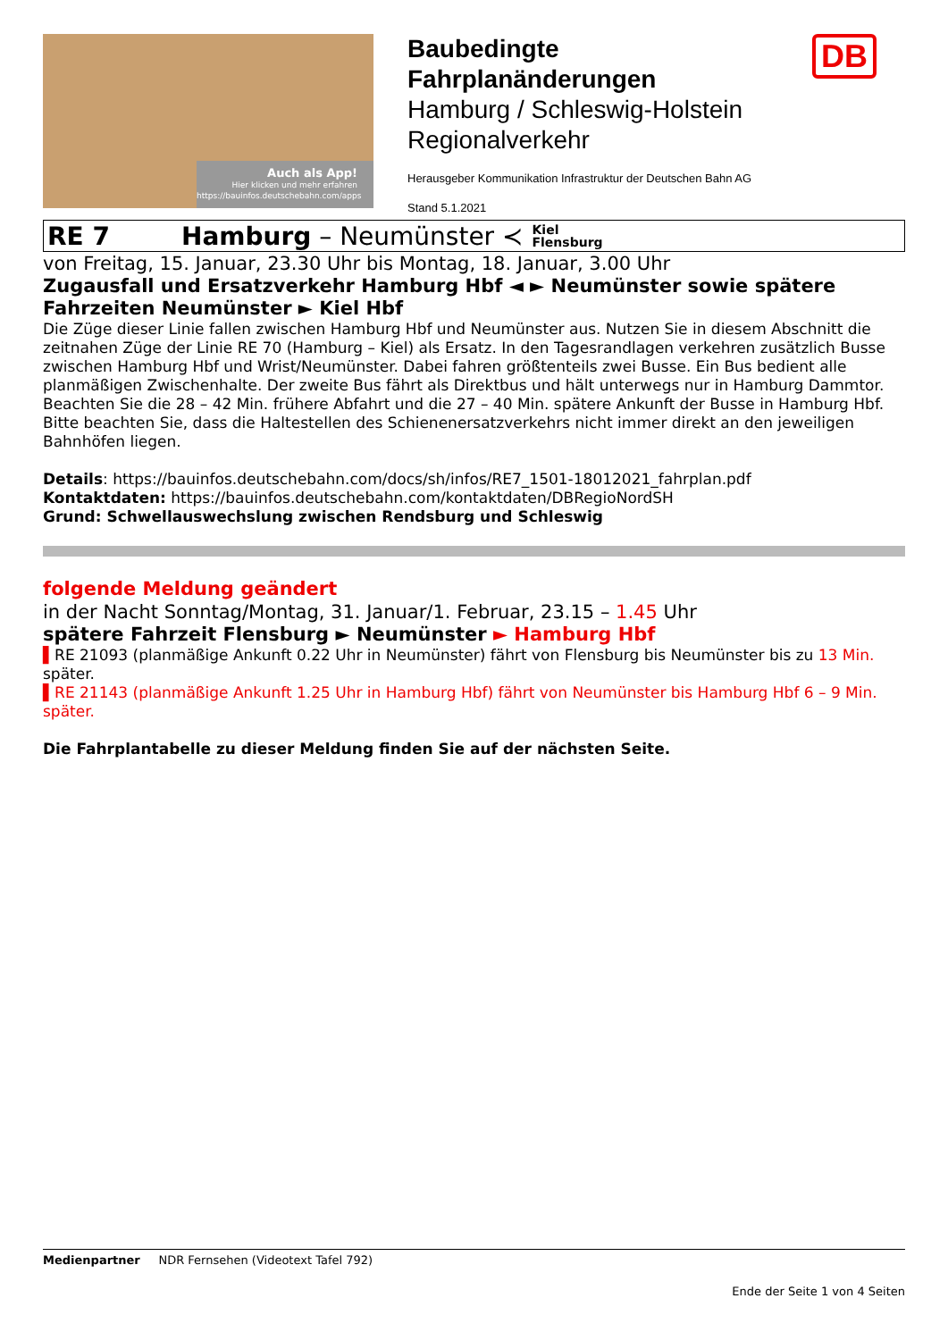Auch als App!
Hier klicken und mehr erfahren
https://bauinfos.deutschebahn.com/apps
Baubedingte
Fahrplanänderungen
Hamburg / Schleswig-Holstein
Regionalverkehr
Herausgeber Kommunikation Infrastruktur der Deutschen Bahn AG
Stand 5.1.2021
DB
RE 7 Hamburg – Neumünster ≺ Kiel
Flensburg
von Freitag, 15. Januar, 23.30 Uhr bis Montag, 18. Januar, 3.00 Uhr
Zugausfall und Ersatzverkehr Hamburg Hbf ◄ ► Neumünster sowie spätere Fahrzeiten Neumünster ► Kiel Hbf
Die Züge dieser Linie fallen zwischen Hamburg Hbf und Neumünster aus. Nutzen Sie in diesem Abschnitt die zeitnahen Züge der Linie RE 70 (Hamburg – Kiel) als Ersatz. In den Tagesrandlagen verkehren zusätzlich Busse zwischen Hamburg Hbf und Wrist/Neumünster. Dabei fahren größtenteils zwei Busse. Ein Bus bedient alle planmäßigen Zwischenhalte. Der zweite Bus fährt als Direktbus und hält unterwegs nur in Hamburg Dammtor. Beachten Sie die 28 – 42 Min. frühere Abfahrt und die 27 – 40 Min. spätere Ankunft der Busse in Hamburg Hbf.
Bitte beachten Sie, dass die Haltestellen des Schienenersatzverkehrs nicht immer direkt an den jeweiligen Bahnhöfen liegen.
Details: https://bauinfos.deutschebahn.com/docs/sh/infos/RE7_1501-18012021_fahrplan.pdf
Kontaktdaten: https://bauinfos.deutschebahn.com/kontaktdaten/DBRegioNordSH
Grund: Schwellauswechslung zwischen Rendsburg und Schleswig
folgende Meldung geändert
in der Nacht Sonntag/Montag, 31. Januar/1. Februar, 23.15 – 1.45 Uhr
spätere Fahrzeit Flensburg ► Neumünster ► Hamburg Hbf
▌RE 21093 (planmäßige Ankunft 0.22 Uhr in Neumünster) fährt von Flensburg bis Neumünster bis zu 13 Min. später.
▌RE 21143 (planmäßige Ankunft 1.25 Uhr in Hamburg Hbf) fährt von Neumünster bis Hamburg Hbf 6 – 9 Min. später.
Die Fahrplantabelle zu dieser Meldung finden Sie auf der nächsten Seite.
Medienpartner NDR Fernsehen (Videotext Tafel 792)
Ende der Seite 1 von 4 Seiten